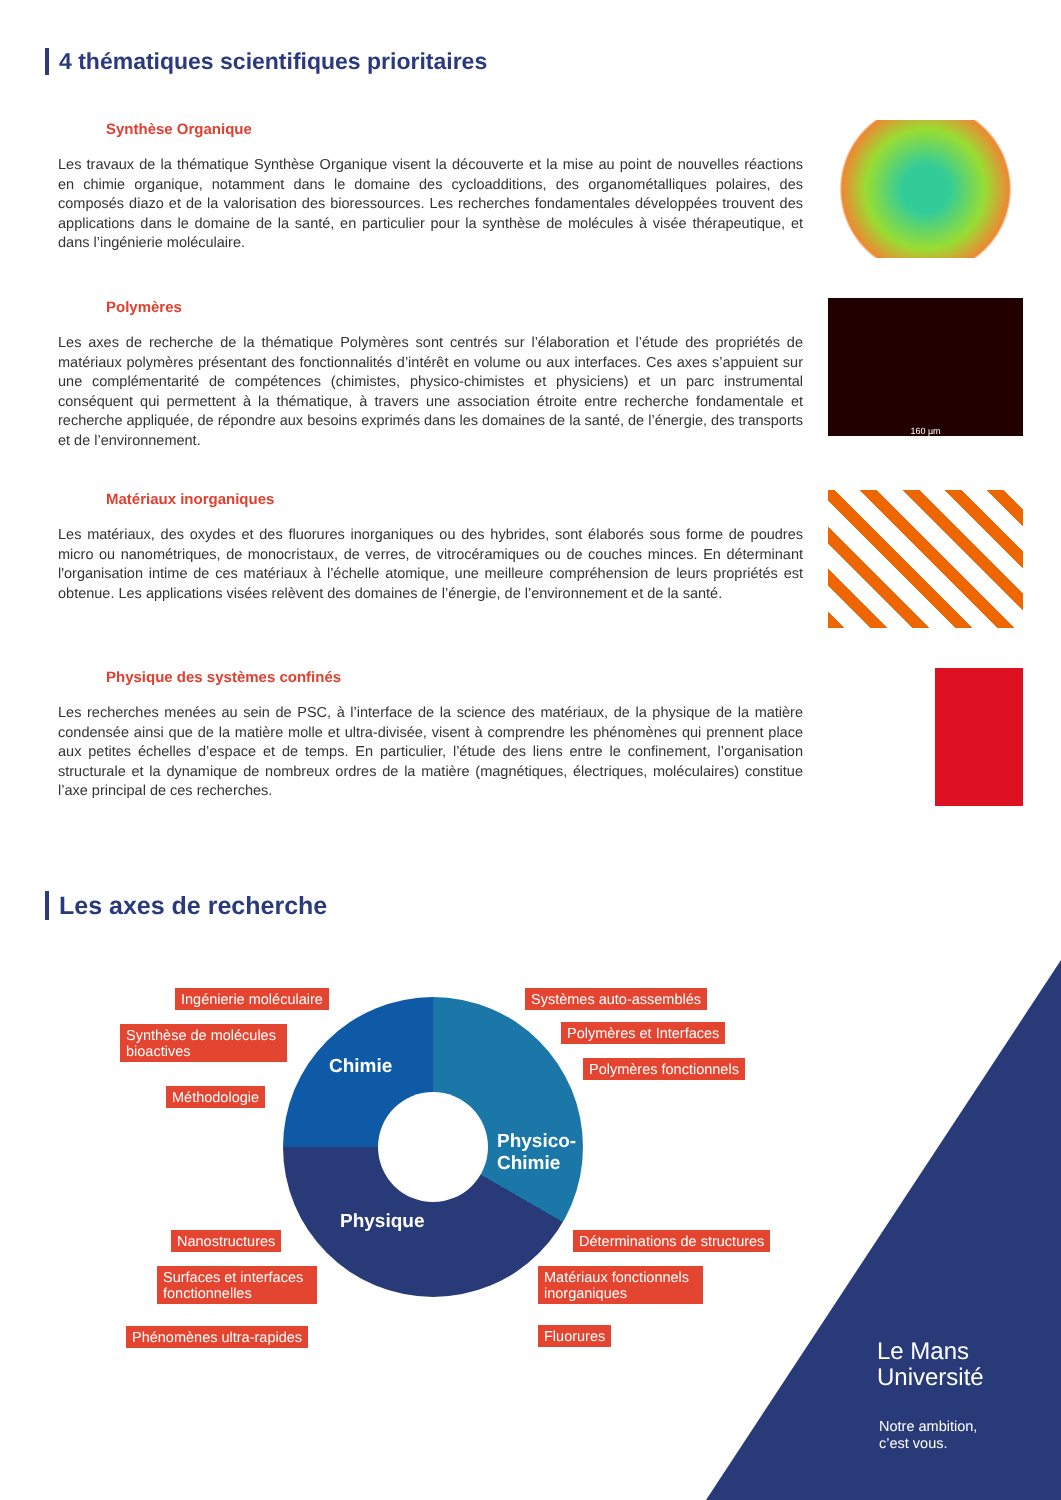4 thématiques scientifiques prioritaires
Synthèse Organique
Les travaux de la thématique Synthèse Organique visent la découverte et la mise au point de nouvelles réactions en chimie organique, notamment dans le domaine des cycloadditions, des organométalliques polaires, des composés diazo et de la valorisation des bioressources. Les recherches fondamentales développées trouvent des applications dans le domaine de la santé, en particulier pour la synthèse de molécules à visée thérapeutique, et dans l’ingénierie moléculaire.
Polymères
Les axes de recherche de la thématique Polymères sont centrés sur l’élaboration et l’étude des propriétés de matériaux polymères présentant des fonctionnalités d’intérêt en volume ou aux interfaces. Ces axes s’appuient sur une complémentarité de compétences (chimistes, physico-chimistes et physiciens) et un parc instrumental conséquent qui permettent à la thématique, à travers une association étroite entre recherche fondamentale et recherche appliquée, de répondre aux besoins exprimés dans les domaines de la santé, de l’énergie, des transports et de l’environnement.
160 µm
Matériaux inorganiques
Les matériaux, des oxydes et des fluorures inorganiques ou des hybrides, sont élaborés sous forme de poudres micro ou nanométriques, de monocristaux, de verres, de vitrocéramiques ou de couches minces. En déterminant l'organisation intime de ces matériaux à l’échelle atomique, une meilleure compréhension de leurs propriétés est obtenue. Les applications visées relèvent des domaines de l’énergie, de l’environnement et de la santé.
Physique des systèmes confinés
Les recherches menées au sein de PSC, à l’interface de la science des matériaux, de la physique de la matière condensée ainsi que de la matière molle et ultra-divisée, visent à comprendre les phénomènes qui prennent place aux petites échelles d’espace et de temps. En particulier, l’étude des liens entre le confinement, l’organisation structurale et la dynamique de nombreux ordres de la matière (magnétiques, électriques, moléculaires) constitue l’axe principal de ces recherches.
Les axes de recherche
Chimie
Physico-
Chimie
Physique
Ingénierie moléculaire
Synthèse de molécules bioactives
Méthodologie
Systèmes auto-assemblés
Polymères et Interfaces
Polymères fonctionnels
Nanostructures
Surfaces et interfaces fonctionnelles
Phénomènes ultra-rapides
Déterminations de structures
Matériaux fonctionnels inorganiques
Fluorures
Le Mans
Université
Notre ambition,
c’est vous.